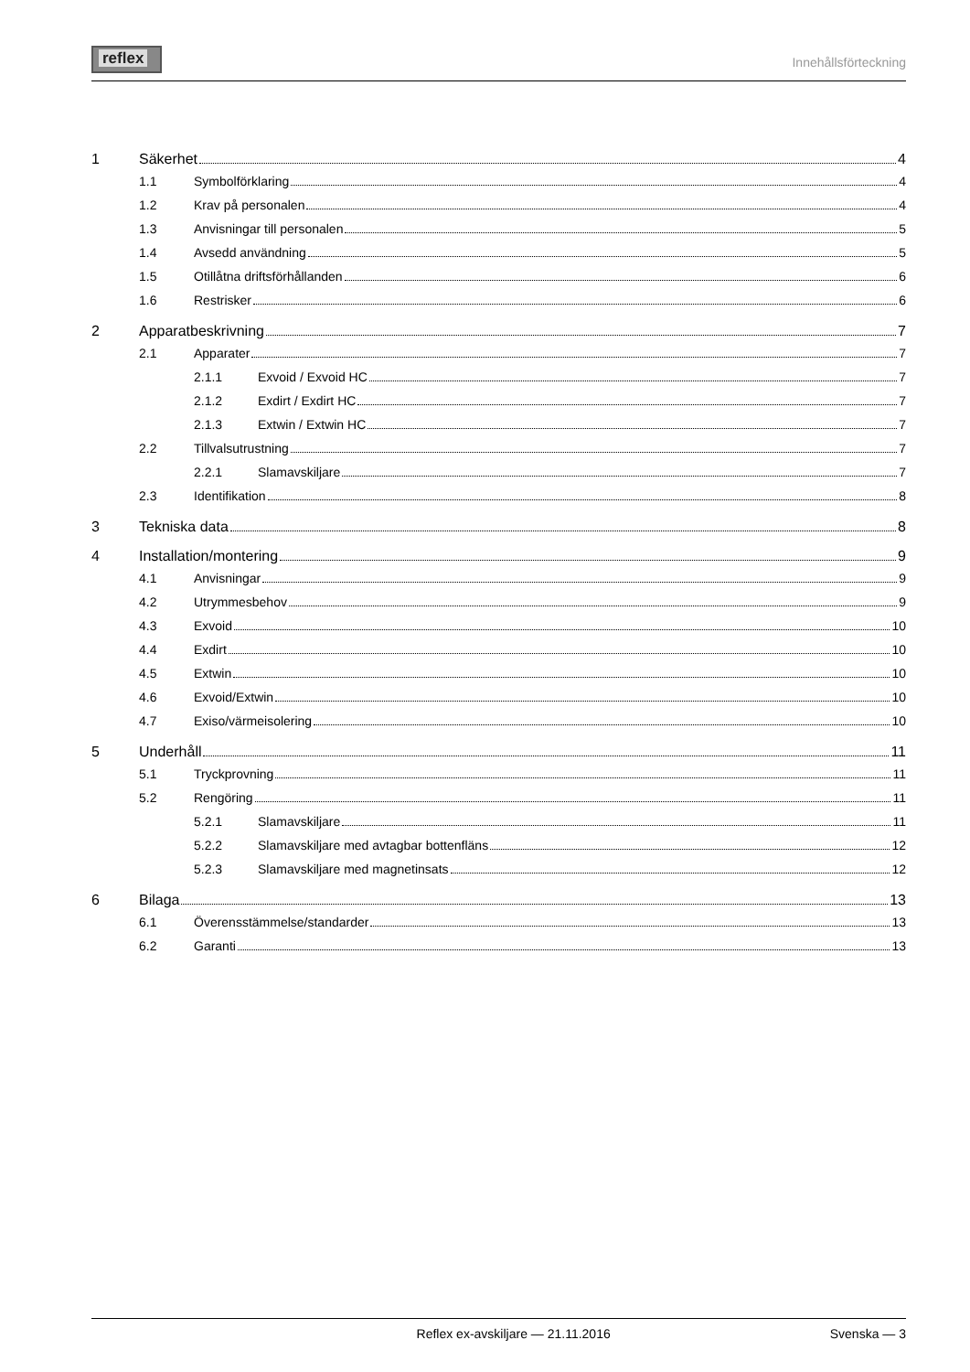reflex
Innehållsförteckning
1 Säkerhet 4
1.1 Symbolförklaring 4
1.2 Krav på personalen 4
1.3 Anvisningar till personalen 5
1.4 Avsedd användning 5
1.5 Otillåtna driftsförhållanden 6
1.6 Restrisker 6
2 Apparatbeskrivning 7
2.1 Apparater 7
2.1.1 Exvoid / Exvoid HC 7
2.1.2 Exdirt / Exdirt HC 7
2.1.3 Extwin / Extwin HC 7
2.2 Tillvalsutrustning 7
2.2.1 Slamavskiljare 7
2.3 Identifikation 8
3 Tekniska data 8
4 Installation/montering 9
4.1 Anvisningar 9
4.2 Utrymmesbehov 9
4.3 Exvoid 10
4.4 Exdirt 10
4.5 Extwin 10
4.6 Exvoid/Extwin 10
4.7 Exiso/värmeisolering 10
5 Underhåll 11
5.1 Tryckprovning 11
5.2 Rengöring 11
5.2.1 Slamavskiljare 11
5.2.2 Slamavskiljare med avtagbar bottenfläns 12
5.2.3 Slamavskiljare med magnetinsats 12
6 Bilaga 13
6.1 Överensstämmelse/standarder 13
6.2 Garanti 13
Reflex ex-avskiljare — 21.11.2016 Svenska — 3